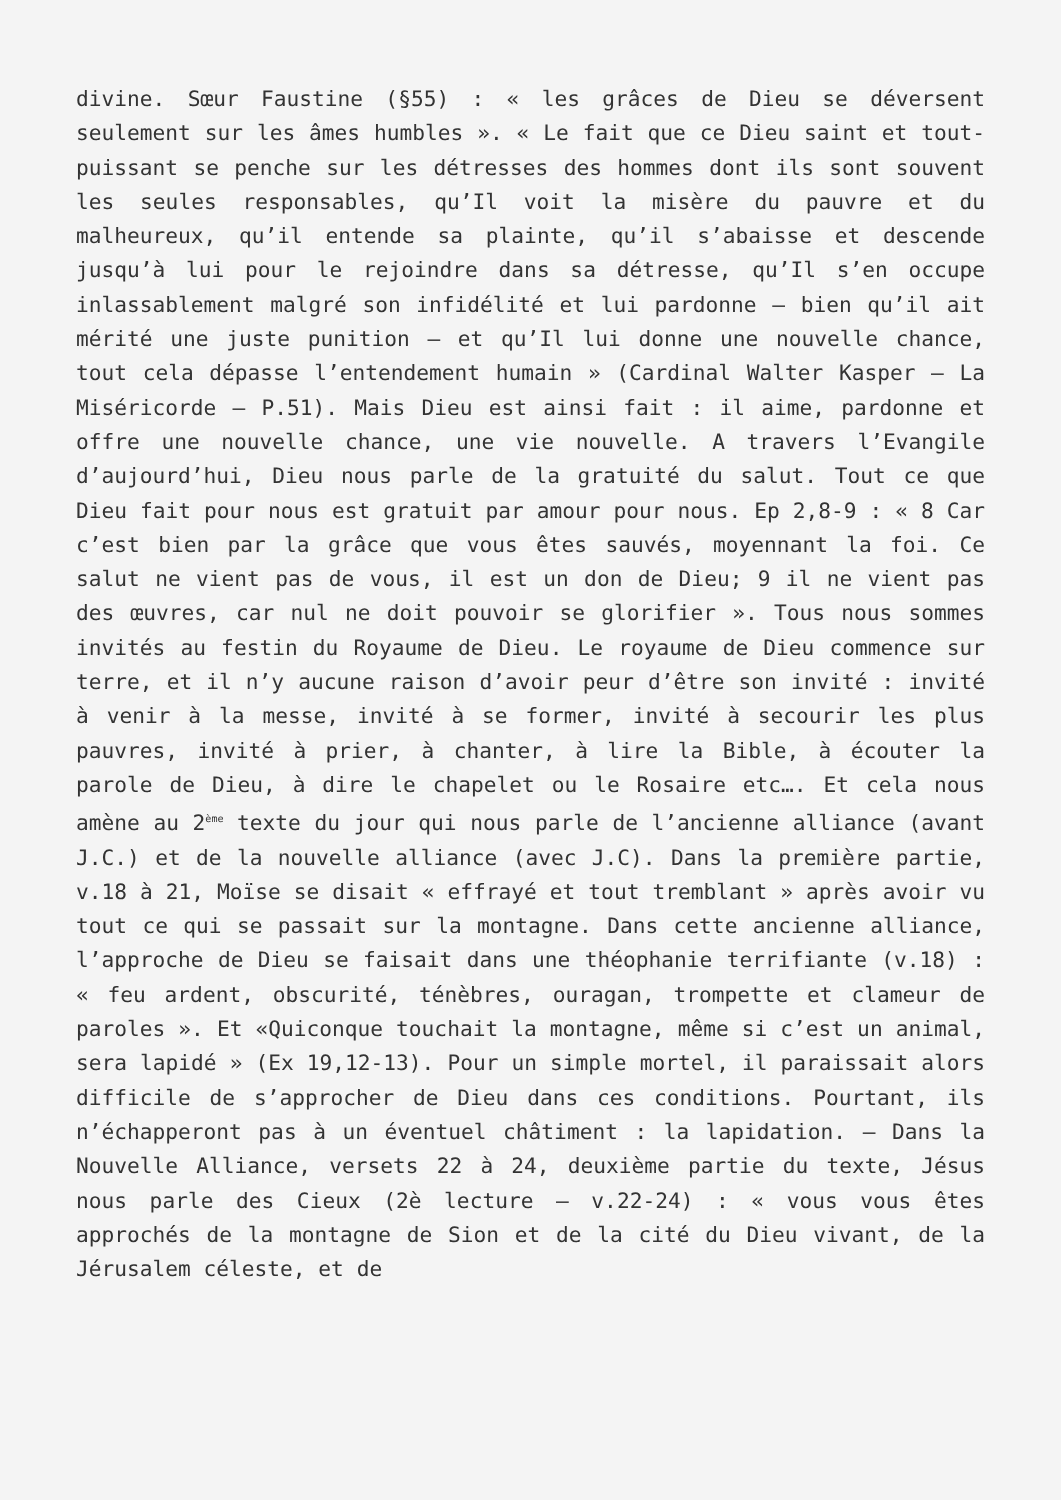divine. Sœur Faustine (§55) : « les grâces de Dieu se déversent seulement sur les âmes humbles ». « Le fait que ce Dieu saint et tout-puissant se penche sur les détresses des hommes dont ils sont souvent les seules responsables, qu’Il voit la misère du pauvre et du malheureux, qu’il entende sa plainte, qu’il s’abaisse et descende jusqu’à lui pour le rejoindre dans sa détresse, qu’Il s’en occupe inlassablement malgré son infidélité et lui pardonne – bien qu’il ait mérité une juste punition – et qu’Il lui donne une nouvelle chance, tout cela dépasse l’entendement humain » (Cardinal Walter Kasper – La Miséricorde – P.51). Mais Dieu est ainsi fait : il aime, pardonne et offre une nouvelle chance, une vie nouvelle. A travers l’Evangile d’aujourd’hui, Dieu nous parle de la gratuité du salut. Tout ce que Dieu fait pour nous est gratuit par amour pour nous. Ep 2,8-9 : « 8 Car c’est bien par la grâce que vous êtes sauvés, moyennant la foi. Ce salut ne vient pas de vous, il est un don de Dieu; 9 il ne vient pas des œuvres, car nul ne doit pouvoir se glorifier ». Tous nous sommes invités au festin du Royaume de Dieu. Le royaume de Dieu commence sur terre, et il n’y aucune raison d’avoir peur d’être son invité : invité à venir à la messe, invité à se former, invité à secourir les plus pauvres, invité à prier, à chanter, à lire la Bible, à écouter la parole de Dieu, à dire le chapelet ou le Rosaire etc…. Et cela nous amène au 2<sup>ème</sup> texte du jour qui nous parle de l’ancienne alliance (avant J.C.) et de la nouvelle alliance (avec J.C). Dans la première partie, v.18 à 21, Moïse se disait « effrayé et tout tremblant » après avoir vu tout ce qui se passait sur la montagne. Dans cette ancienne alliance, l’approche de Dieu se faisait dans une théophanie terrifiante (v.18) : « feu ardent, obscurité, ténèbres, ouragan, trompette et clameur de paroles ». Et «Quiconque touchait la montagne, même si c’est un animal, sera lapidé » (Ex 19,12-13). Pour un simple mortel, il paraissait alors difficile de s’approcher de Dieu dans ces conditions. Pourtant, ils n’échapperont pas à un éventuel châtiment : la lapidation. – Dans la Nouvelle Alliance, versets 22 à 24, deuxième partie du texte, Jésus nous parle des Cieux (2è lecture – v.22-24) : « vous vous êtes approchés de la montagne de Sion et de la cité du Dieu vivant, de la Jérusalem céleste, et de